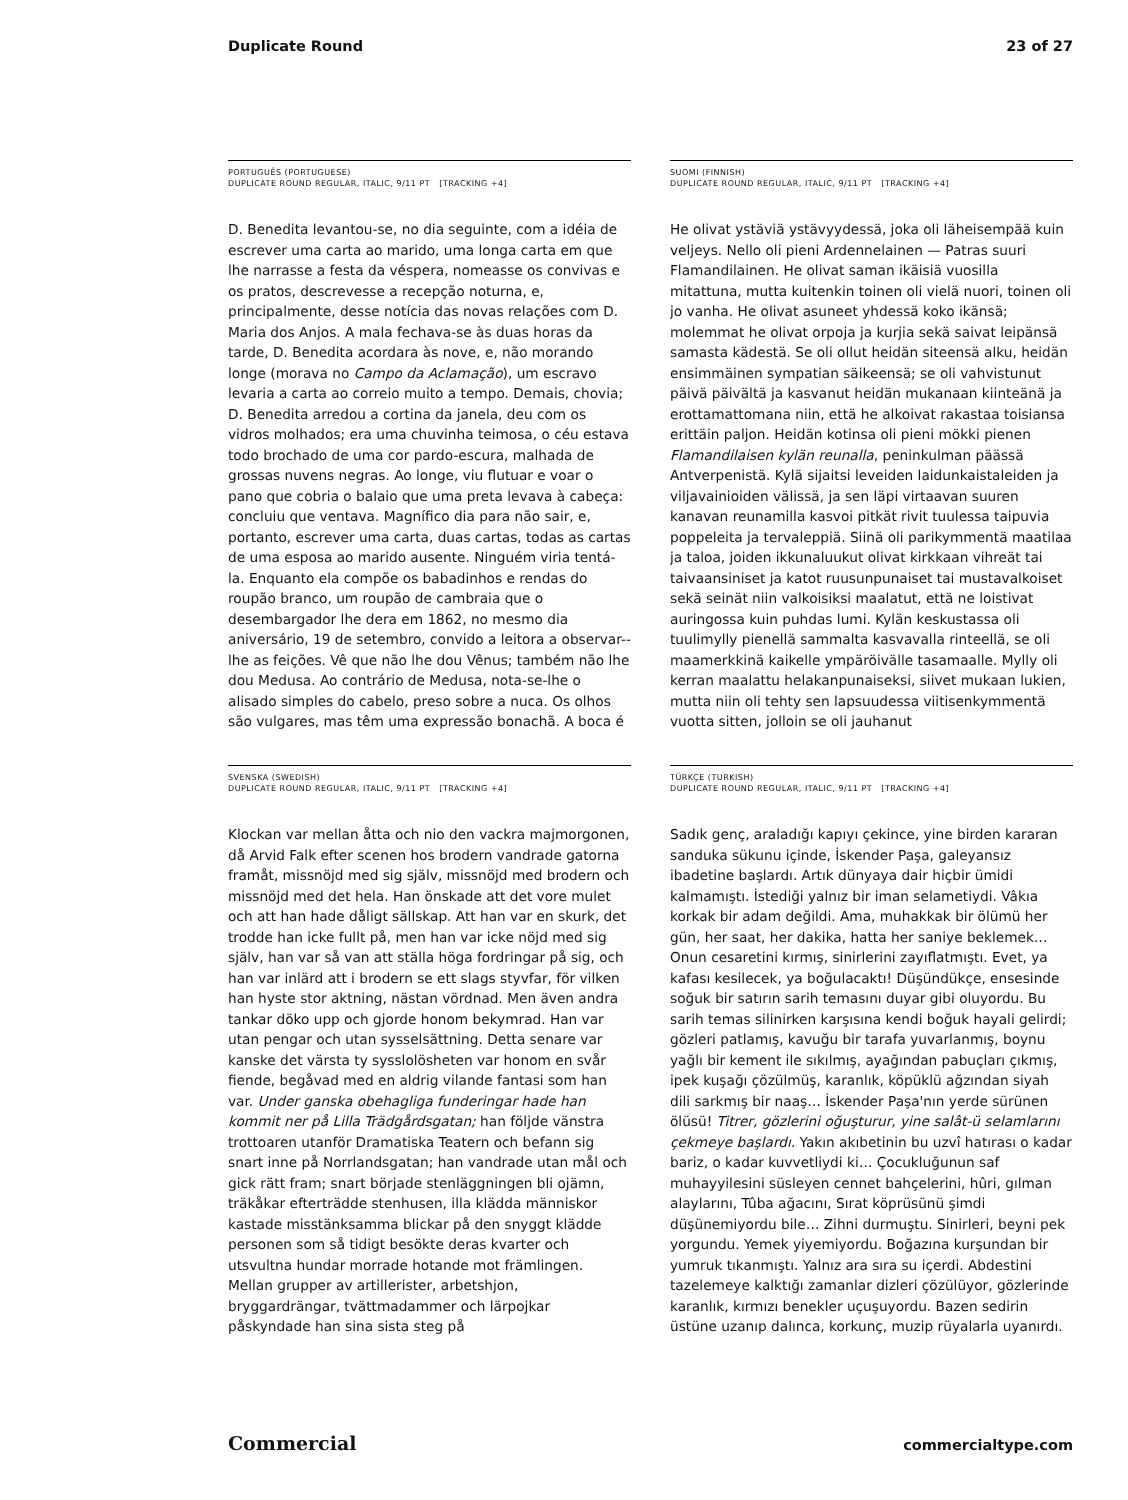Duplicate Round 23 of 27
PORTUGUÊS (PORTUGUESE)
DUPLICATE ROUND REGULAR, ITALIC, 9/11 PT [TRACKING +4]
D. Benedita levantou-se, no dia seguinte, com a idéia de escrever uma carta ao marido, uma longa carta em que lhe narrasse a festa da véspera, nomeasse os convivas e os pratos, descrevesse a recepção noturna, e, principalmente, desse notícia das novas relações com D. Maria dos Anjos. A mala fechava-se às duas horas da tarde, D. Benedita acordara às nove, e, não morando longe (morava no Campo da Aclamação), um escravo levaria a carta ao correio muito a tempo. Demais, chovia; D. Benedita arredou a cortina da janela, deu com os vidros molhados; era uma chuvinha teimosa, o céu estava todo brochado de uma cor pardo-escura, malhada de grossas nuvens negras. Ao longe, viu flutuar e voar o pano que cobria o balaio que uma preta levava à cabeça: concluiu que ventava. Magnífico dia para não sair, e, portanto, escrever uma carta, duas cartas, todas as cartas de uma esposa ao marido ausente. Ninguém viria tentá-la. Enquanto ela compõe os babadinhos e rendas do roupão branco, um roupão de cambraia que o desembargador lhe dera em 1862, no mesmo dia aniversário, 19 de setembro, convido a leitora a observar--lhe as feições. Vê que não lhe dou Vênus; também não lhe dou Medusa. Ao contrário de Medusa, nota-se-lhe o alisado simples do cabelo, preso sobre a nuca. Os olhos são vulgares, mas têm uma expressão bonachã. A boca é
SUOMI (FINNISH)
DUPLICATE ROUND REGULAR, ITALIC, 9/11 PT [TRACKING +4]
He olivat ystäviä ystävyydessä, joka oli läheisempää kuin veljeys. Nello oli pieni Ardennelainen — Patras suuri Flamandilainen. He olivat saman ikäisiä vuosilla mitattuna, mutta kuitenkin toinen oli vielä nuori, toinen oli jo vanha. He olivat asuneet yhdessä koko ikänsä; molemmat he olivat orpoja ja kurjia sekä saivat leipänsä samasta kädestä. Se oli ollut heidän siteensä alku, heidän ensimmäinen sympatian säikeensä; se oli vahvistunut päivä päivältä ja kasvanut heidän mukanaan kiinteänä ja erottamattomana niin, että he alkoivat rakastaa toisiansa erittäin paljon. Heidän kotinsa oli pieni mökki pienen Flamandilaisen kylän reunalla, peninkulman päässä Antverpenistä. Kylä sijaitsi leveiden laidunkaistaleiden ja viljavainioiden välissä, ja sen läpi virtaavan suuren kanavan reunamilla kasvoi pitkät rivit tuulessa taipuvia poppeleita ja tervaleppiä. Siinä oli parikymmentä maatilaa ja taloa, joiden ikkunaluukut olivat kirkkaan vihreät tai taivaansiniset ja katot ruusunpunaiset tai mustavalkoiset sekä seinät niin valkoisiksi maalatut, että ne loistivat auringossa kuin puhdas lumi. Kylän keskustassa oli tuulimylly pienellä sammalta kasvavalla rinteellä, se oli maamerkkinä kaikelle ympäröivälle tasamaalle. Mylly oli kerran maalattu helakanpunaiseksi, siivet mukaan lukien, mutta niin oli tehty sen lapsuudessa viitisenkymmentä vuotta sitten, jolloin se oli jauhanut
SVENSKA (SWEDISH)
DUPLICATE ROUND REGULAR, ITALIC, 9/11 PT [TRACKING +4]
Klockan var mellan åtta och nio den vackra majmorgonen, då Arvid Falk efter scenen hos brodern vandrade gatorna framåt, missnöjd med sig själv, missnöjd med brodern och missnöjd med det hela. Han önskade att det vore mulet och att han hade dåligt sällskap. Att han var en skurk, det trodde han icke fullt på, men han var icke nöjd med sig själv, han var så van att ställa höga fordringar på sig, och han var inlärd att i brodern se ett slags styvfar, för vilken han hyste stor aktning, nästan vördnad. Men även andra tankar döko upp och gjorde honom bekymrad. Han var utan pengar och utan sysselsättning. Detta senare var kanske det värsta ty sysslolösheten var honom en svår fiende, begåvad med en aldrig vilande fantasi som han var. Under ganska obehagliga funderingar hade han kommit ner på Lilla Trädgårdsgatan; han följde vänstra trottoaren utanför Dramatiska Teatern och befann sig snart inne på Norrlandsgatan; han vandrade utan mål och gick rätt fram; snart började stenläggningen bli ojämn, träkåkar efterträdde stenhusen, illa klädda människor kastade misstänksamma blickar på den snyggt klädde personen som så tidigt besökte deras kvarter och utsvultna hundar morrade hotande mot främlingen. Mellan grupper av artillerister, arbetshjon, bryggardrängar, tvättmadammer och lärpojkar påskyndade han sina sista steg på
TÜRKÇE (TURKISH)
DUPLICATE ROUND REGULAR, ITALIC, 9/11 PT [TRACKING +4]
Sadık genç, araladığı kapıyı çekince, yine birden kararan sanduka sükunu içinde, İskender Paşa, galeyansız ibadetine başlardı. Artık dünyaya dair hiçbir ümidi kalmamıştı. İstediği yalnız bir iman selametiydi. Vâkıa korkak bir adam değildi. Ama, muhakkak bir ölümü her gün, her saat, her dakika, hatta her saniye beklemek… Onun cesaretini kırmış, sinirlerini zayıflatmıştı. Evet, ya kafası kesilecek, ya boğulacaktı! Düşündükçe, ensesinde soğuk bir satırın sarih temasını duyar gibi oluyordu. Bu sarih temas silinirken karşısına kendi boğuk hayali gelirdi; gözleri patlamış, kavuğu bir tarafa yuvarlanmış, boynu yağlı bir kement ile sıkılmış, ayağından pabuçları çıkmış, ipek kuşağı çözülmüş, karanlık, köpüklü ağzından siyah dili sarkmış bir naaş… İskender Paşa'nın yerde sürünen ölüsü! Titrer, gözlerini oğuşturur, yine salât-ü selamlarını çekmeye başlardı. Yakın akıbetinin bu uzvî hatırası o kadar bariz, o kadar kuvvetliydi ki… Çocukluğunun saf muhayyilesini süsleyen cennet bahçelerini, hûri, gılman alaylarını, Tûba ağacını, Sırat köprüsünü şimdi düşünemiyordu bile… Zihni durmuştu. Sinirleri, beyni pek yorgundu. Yemek yiyemiyordu. Boğazına kurşundan bir yumruk tıkanmıştı. Yalnız ara sıra su içerdi. Abdestini tazelemeye kalktığı zamanlar dizleri çözülüyor, gözlerinde karanlık, kırmızı benekler uçuşuyordu. Bazen sedirin üstüne uzanıp dalınca, korkunç, muzip rüyalarla uyanırdı.
Commercial commercialtype.com